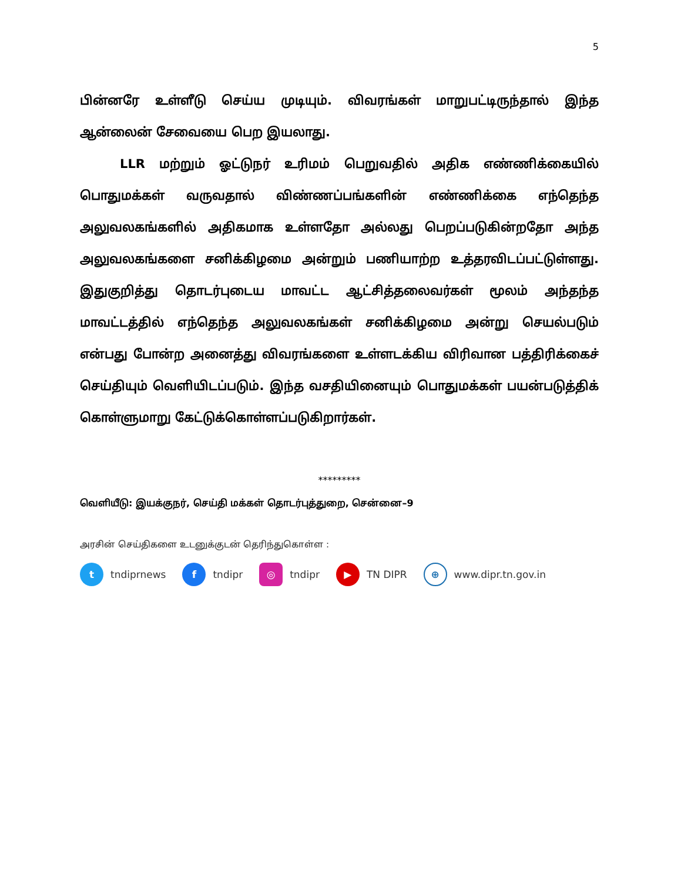5
பின்னரே உள்ளீடு செய்ய முடியும். விவரங்கள் மாறுபட்டிருந்தால் இந்த ஆன்லைன் சேவையை பெற இயலாது.
LLR மற்றும் ஓட்டுநர் உரிமம் பெறுவதில் அதிக எண்ணிக்கையில் பொதுமக்கள் வருவதால் விண்ணப்பங்களின் எண்ணிக்கை எந்தெந்த அலுவலகங்களில் அதிகமாக உள்ளதோ அல்லது பெறப்படுகின்றதோ அந்த அலுவலகங்களை சனிக்கிழமை அன்றும் பணியாற்ற உத்தரவிடப்பட்டுள்ளது. இதுகுறித்து தொடர்புடைய மாவட்ட ஆட்சித்தலைவர்கள் மூலம் அந்தந்த மாவட்டத்தில் எந்தெந்த அலுவலகங்கள் சனிக்கிழமை அன்று செயல்படும் என்பது போன்ற அனைத்து விவரங்களை உள்ளடக்கிய விரிவான பத்திரிக்கைச் செய்தியும் வெளியிடப்படும். இந்த வசதியினையும் பொதுமக்கள் பயன்படுத்திக் கொள்ளுமாறு கேட்டுக்கொள்ளப்படுகிறார்கள்.
*********
வெளியீடு: இயக்குநர், செய்தி மக்கள் தொடர்புத்துறை, சென்னை–9
அரசின் செய்திகளை உடனுக்குடன் தெரிந்துகொள்ள :
t tndiprnews f tndipr ◎ tndipr ▶ TN DIPR ⊕ www.dipr.tn.gov.in